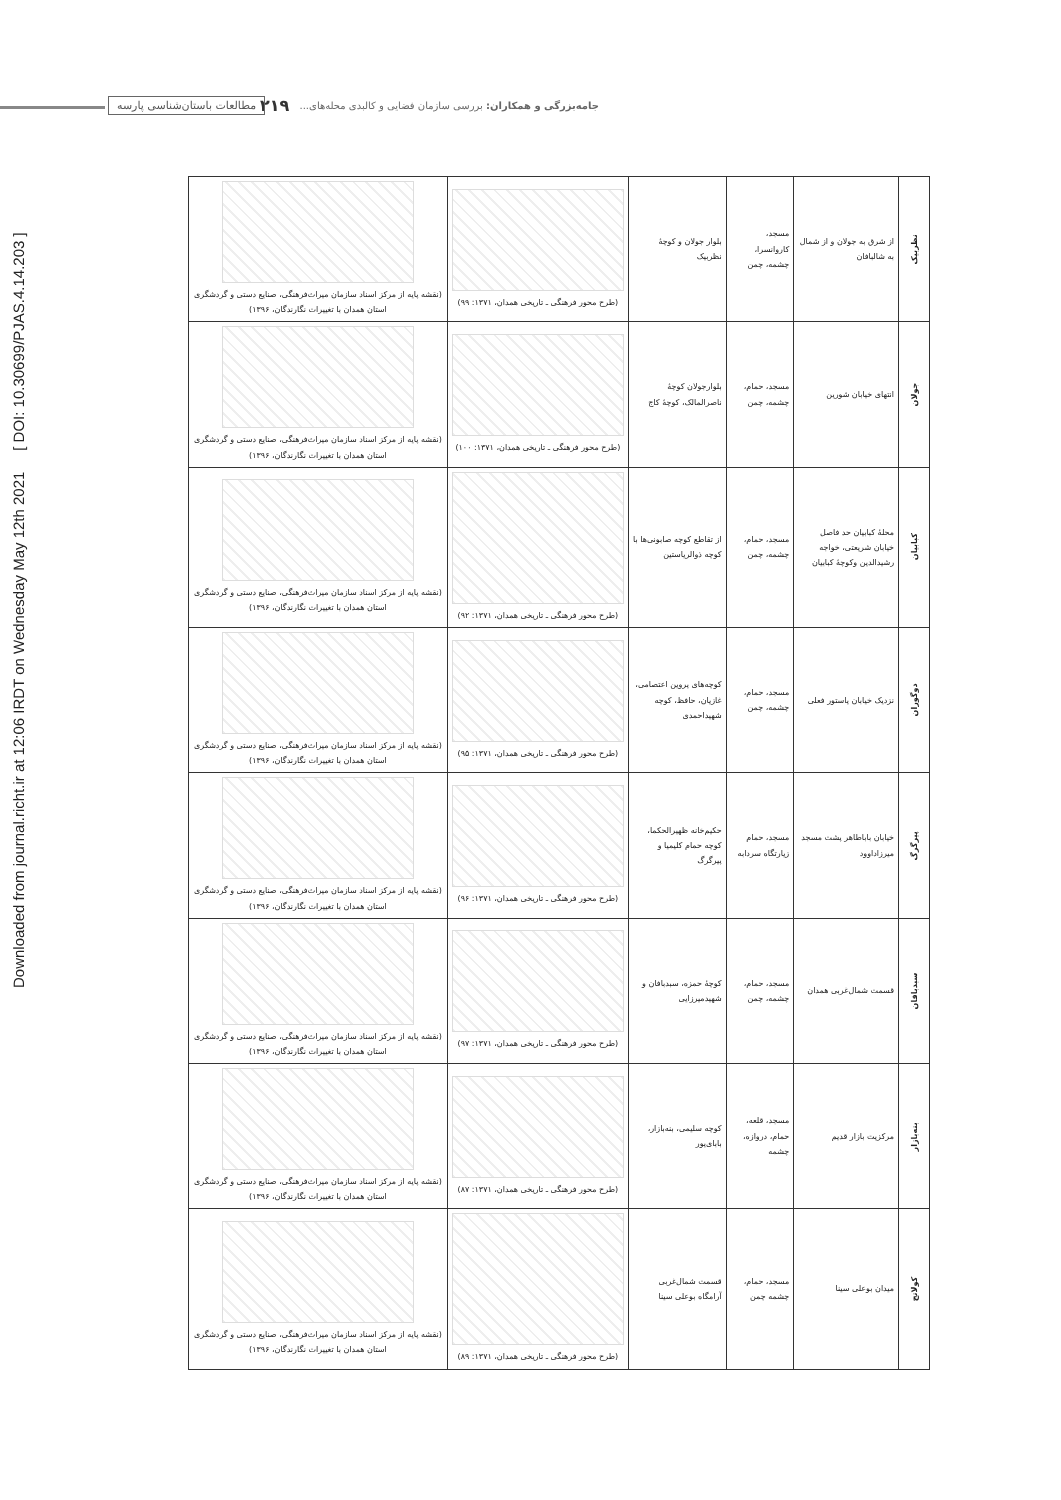Downloaded from journal.richt.ir at 12:06 IRDT on Wednesday May 12th 2021 [ DOI: 10.30699/PJAS.4.14.203 ]
جامه‌بزرگی و همکاران: بررسی سازمان فضایی و کالبدی محله‌های... ۲۱۹ مطالعات باستان‌شناسی پارسه
| نظربیک | از شرق به جولان و از شمال به شالبافان | مسجد، کاروانسرا، چشمه، چمن | بلوار جولان و کوچهٔ نظربیک | (طرح محور فرهنگی ـ تاریخی همدان، ۱۳۷۱: ۹۹) | (نقشه پایه از مرکز اسناد سازمان میراث‌فرهنگی، صنایع دستی و گردشگری استان همدان با تغییرات نگارندگان، ۱۳۹۶) |
| جولان | انتهای خیابان شورین | مسجد، حمام، چشمه، چمن | بلوارجولان کوچهٔ ناصرالمالک، کوچهٔ کاج | (طرح محور فرهنگی ـ تاریخی همدان، ۱۳۷۱: ۱۰۰) | (نقشه پایه از مرکز اسناد سازمان میراث‌فرهنگی، صنایع دستی و گردشگری استان همدان با تغییرات نگارندگان، ۱۳۹۶) |
| کبابیان | محلهٔ کبابیان حد فاصل خیابان شریعتی، خواجه رشیدالدین وکوچهٔ کبابیان | مسجد، حمام، چشمه، چمن | از تقاطع کوچه صابونی‌ها با کوچه ذوالریاستین | (طرح محور فرهنگی ـ تاریخی همدان، ۱۳۷۱: ۹۲) | (نقشه پایه از مرکز اسناد سازمان میراث‌فرهنگی، صنایع دستی و گردشگری استان همدان با تغییرات نگارندگان، ۱۳۹۶) |
| دوگوران | نزدیک خیابان پاستور فعلی | مسجد، حمام، چشمه، چمن | کوچه‌های پروین اعتصامی، غازیان، حافظ، کوچه شهیداحمدی | (طرح محور فرهنگی ـ تاریخی همدان، ۱۳۷۱: ۹۵) | (نقشه پایه از مرکز اسناد سازمان میراث‌فرهنگی، صنایع دستی و گردشگری استان همدان با تغییرات نگارندگان، ۱۳۹۶) |
| پیرگرگ | خیابان باباطاهر پشت مسجد میرزاداوود | مسجد، حمام زیارتگاه سردابه | حکیم‌خانه ظهیرالحکما، کوچه حمام کلیمیا و پیرگرگ | (طرح محور فرهنگی ـ تاریخی همدان، ۱۳۷۱: ۹۶) | (نقشه پایه از مرکز اسناد سازمان میراث‌فرهنگی، صنایع دستی و گردشگری استان همدان با تغییرات نگارندگان، ۱۳۹۶) |
| سبدبافان | قسمت شمال‌غربی همدان | مسجد، حمام، چشمه، چمن | کوچهٔ حمزه، سبدبافان و شهیدمیرزایی | (طرح محور فرهنگی ـ تاریخی همدان، ۱۳۷۱: ۹۷) | (نقشه پایه از مرکز اسناد سازمان میراث‌فرهنگی، صنایع دستی و گردشگری استان همدان با تغییرات نگارندگان، ۱۳۹۶) |
| بنه‌بازار | مرکزیت بازار قدیم | مسجد، قلعه، حمام، دروازه، چشمه | کوچه سلیمی، بنه‌بازار، بابای‌پور | (طرح محور فرهنگی ـ تاریخی همدان، ۱۳۷۱: ۸۷) | (نقشه پایه از مرکز اسناد سازمان میراث‌فرهنگی، صنایع دستی و گردشگری استان همدان با تغییرات نگارندگان، ۱۳۹۶) |
| کولانج | میدان بوعلی سینا | مسجد، حمام، چشمه چمن | قسمت شمال‌غربی آرامگاه بوعلی سینا | (طرح محور فرهنگی ـ تاریخی همدان، ۱۳۷۱: ۸۹) | (نقشه پایه از مرکز اسناد سازمان میراث‌فرهنگی، صنایع دستی و گردشگری استان همدان با تغییرات نگارندگان، ۱۳۹۶) |